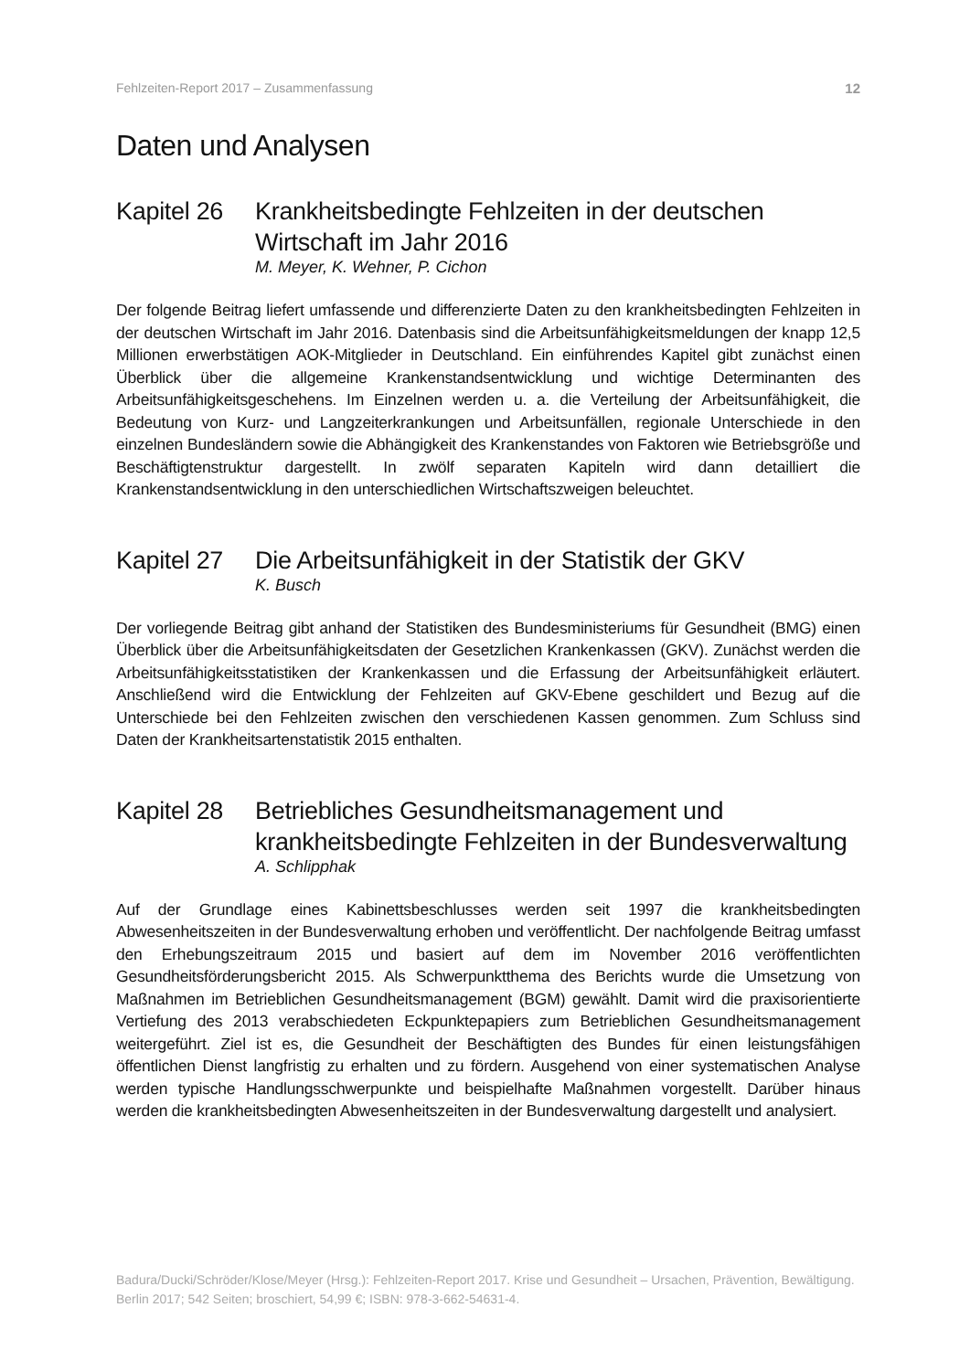Fehlzeiten-Report 2017 – Zusammenfassung 12
Daten und Analysen
Kapitel 26 Krankheitsbedingte Fehlzeiten in der deutschen Wirtschaft im Jahr 2016
M. Meyer, K. Wehner, P. Cichon
Der folgende Beitrag liefert umfassende und differenzierte Daten zu den krankheitsbedingten Fehlzeiten in der deutschen Wirtschaft im Jahr 2016. Datenbasis sind die Arbeitsunfähigkeitsmeldungen der knapp 12,5 Millionen erwerbstätigen AOK-Mitglieder in Deutschland. Ein einführendes Kapitel gibt zunächst einen Überblick über die allgemeine Krankenstandsentwicklung und wichtige Determinanten des Arbeitsunfähigkeitsgeschehens. Im Einzelnen werden u. a. die Verteilung der Arbeitsunfähigkeit, die Bedeutung von Kurz- und Langzeiterkrankungen und Arbeitsunfällen, regionale Unterschiede in den einzelnen Bundesländern sowie die Abhängigkeit des Krankenstandes von Faktoren wie Betriebsgröße und Beschäftigtenstruktur dargestellt. In zwölf separaten Kapiteln wird dann detailliert die Krankenstandsentwicklung in den unterschiedlichen Wirtschaftszweigen beleuchtet.
Kapitel 27 Die Arbeitsunfähigkeit in der Statistik der GKV
K. Busch
Der vorliegende Beitrag gibt anhand der Statistiken des Bundesministeriums für Gesundheit (BMG) einen Überblick über die Arbeitsunfähigkeitsdaten der Gesetzlichen Krankenkassen (GKV). Zunächst werden die Arbeitsunfähigkeitsstatistiken der Krankenkassen und die Erfassung der Arbeitsunfähigkeit erläutert. Anschließend wird die Entwicklung der Fehlzeiten auf GKV-Ebene geschildert und Bezug auf die Unterschiede bei den Fehlzeiten zwischen den verschiedenen Kassen genommen. Zum Schluss sind Daten der Krankheitsartenstatistik 2015 enthalten.
Kapitel 28 Betriebliches Gesundheitsmanagement und krankheitsbedingte Fehlzeiten in der Bundesverwaltung
A. Schlipphak
Auf der Grundlage eines Kabinettsbeschlusses werden seit 1997 die krankheitsbedingten Abwesenheitszeiten in der Bundesverwaltung erhoben und veröffentlicht. Der nachfolgende Beitrag umfasst den Erhebungszeitraum 2015 und basiert auf dem im November 2016 veröffentlichten Gesundheitsförderungsbericht 2015. Als Schwerpunktthema des Berichts wurde die Umsetzung von Maßnahmen im Betrieblichen Gesundheitsmanagement (BGM) gewählt. Damit wird die praxisorientierte Vertiefung des 2013 verabschiedeten Eckpunktepapiers zum Betrieblichen Gesundheitsmanagement weitergeführt. Ziel ist es, die Gesundheit der Beschäftigten des Bundes für einen leistungsfähigen öffentlichen Dienst langfristig zu erhalten und zu fördern. Ausgehend von einer systematischen Analyse werden typische Handlungsschwerpunkte und beispielhafte Maßnahmen vorgestellt. Darüber hinaus werden die krankheitsbedingten Abwesenheitszeiten in der Bundesverwaltung dargestellt und analysiert.
Badura/Ducki/Schröder/Klose/Meyer (Hrsg.): Fehlzeiten-Report 2017. Krise und Gesundheit – Ursachen, Prävention, Bewältigung.
Berlin 2017; 542 Seiten; broschiert, 54,99 €; ISBN: 978-3-662-54631-4.